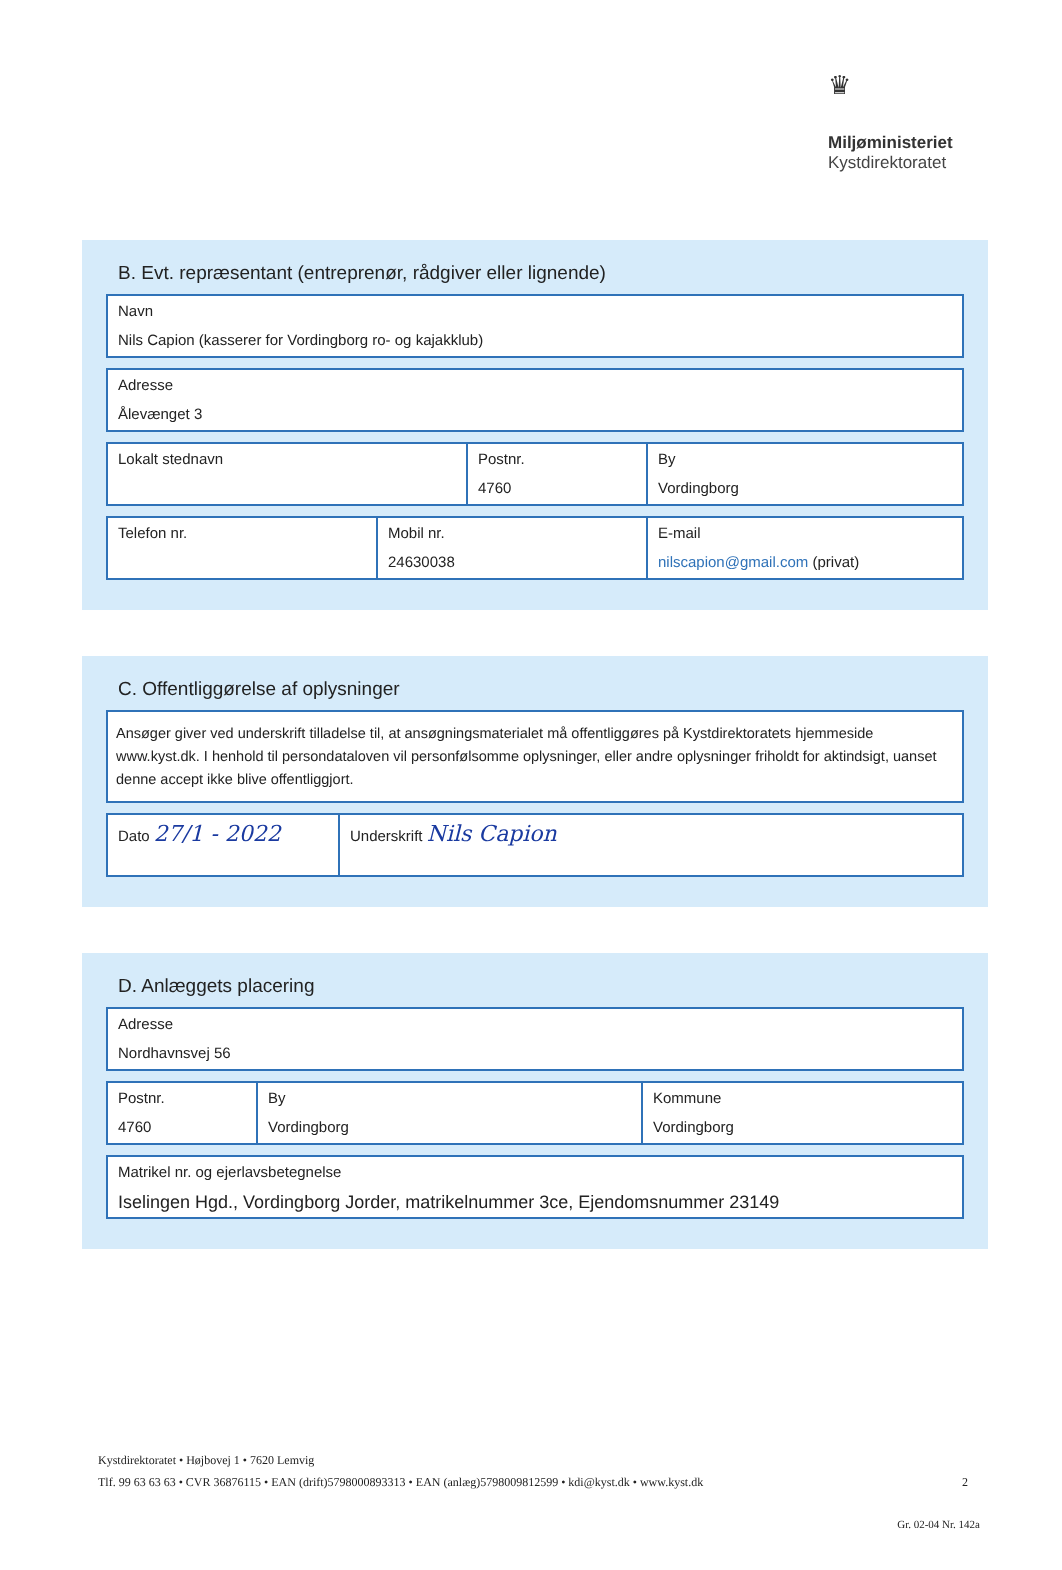♛
Miljøministeriet
Kystdirektoratet
B. Evt. repræsentant (entreprenør, rådgiver eller lignende)
Navn
Nils Capion (kasserer for Vordingborg ro- og kajakklub)
Adresse
Ålevænget 3
Lokalt stednavn Postnr.
4760
By
Vordingborg
Telefon nr. Mobil nr.
24630038
E-mail
nilscapion@gmail.com (privat)
C. Offentliggørelse af oplysninger
Ansøger giver ved underskrift tilladelse til, at ansøgningsmaterialet må offentliggøres på Kystdirektoratets hjemmeside www.kyst.dk. I henhold til persondataloven vil personfølsomme oplysninger, eller andre oplysninger friholdt for aktindsigt, uanset denne accept ikke blive offentliggjort.
Dato 27/1 - 2022
Underskrift Nils Capion
D. Anlæggets placering
Adresse
Nordhavnsvej 56
Postnr.
4760
By
Vordingborg
Kommune
Vordingborg
Matrikel nr. og ejerlavsbetegnelse
Iselingen Hgd., Vordingborg Jorder, matrikelnummer 3ce, Ejendomsnummer 23149
Kystdirektoratet • Højbovej 1 • 7620 Lemvig
Tlf. 99 63 63 63 • CVR 36876115 • EAN (drift)5798000893313 • EAN (anlæg)5798009812599 • kdi@kyst.dk • www.kyst.dk 2
Gr. 02-04 Nr. 142a